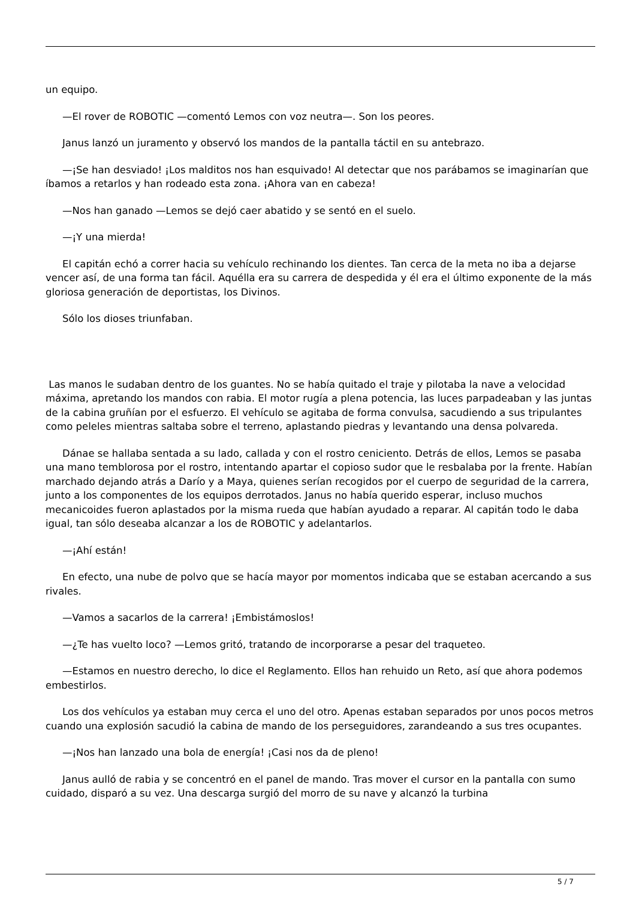un equipo.
—El rover de ROBOTIC —comentó Lemos con voz neutra—. Son los peores.
Janus lanzó un juramento y observó los mandos de la pantalla táctil en su antebrazo.
—¡Se han desviado! ¡Los malditos nos han esquivado! Al detectar que nos parábamos se imaginarían que íbamos a retarlos y han rodeado esta zona. ¡Ahora van en cabeza!
—Nos han ganado —Lemos se dejó caer abatido y se sentó en el suelo.
—¡Y una mierda!
El capitán echó a correr hacia su vehículo rechinando los dientes. Tan cerca de la meta no iba a dejarse vencer así, de una forma tan fácil. Aquélla era su carrera de despedida y él era el último exponente de la más gloriosa generación de deportistas, los Divinos.
Sólo los dioses triunfaban.
Las manos le sudaban dentro de los guantes. No se había quitado el traje y pilotaba la nave a velocidad máxima, apretando los mandos con rabia. El motor rugía a plena potencia, las luces parpadeaban y las juntas de la cabina gruñían por el esfuerzo. El vehículo se agitaba de forma convulsa, sacudiendo a sus tripulantes como peleles mientras saltaba sobre el terreno, aplastando piedras y levantando una densa polvareda.
Dánae se hallaba sentada a su lado, callada y con el rostro ceniciento. Detrás de ellos, Lemos se pasaba una mano temblorosa por el rostro, intentando apartar el copioso sudor que le resbalaba por la frente. Habían marchado dejando atrás a Darío y a Maya, quienes serían recogidos por el cuerpo de seguridad de la carrera, junto a los componentes de los equipos derrotados. Janus no había querido esperar, incluso muchos mecanicoides fueron aplastados por la misma rueda que habían ayudado a reparar. Al capitán todo le daba igual, tan sólo deseaba alcanzar a los de ROBOTIC y adelantarlos.
—¡Ahí están!
En efecto, una nube de polvo que se hacía mayor por momentos indicaba que se estaban acercando a sus rivales.
—Vamos a sacarlos de la carrera! ¡Embistámoslos!
—¿Te has vuelto loco? —Lemos gritó, tratando de incorporarse a pesar del traqueteo.
—Estamos en nuestro derecho, lo dice el Reglamento. Ellos han rehuido un Reto, así que ahora podemos embestirlos.
Los dos vehículos ya estaban muy cerca el uno del otro. Apenas estaban separados por unos pocos metros cuando una explosión sacudió la cabina de mando de los perseguidores, zarandeando a sus tres ocupantes.
—¡Nos han lanzado una bola de energía! ¡Casi nos da de pleno!
Janus aulló de rabia y se concentró en el panel de mando. Tras mover el cursor en la pantalla con sumo cuidado, disparó a su vez. Una descarga surgió del morro de su nave y alcanzó la turbina
5 / 7